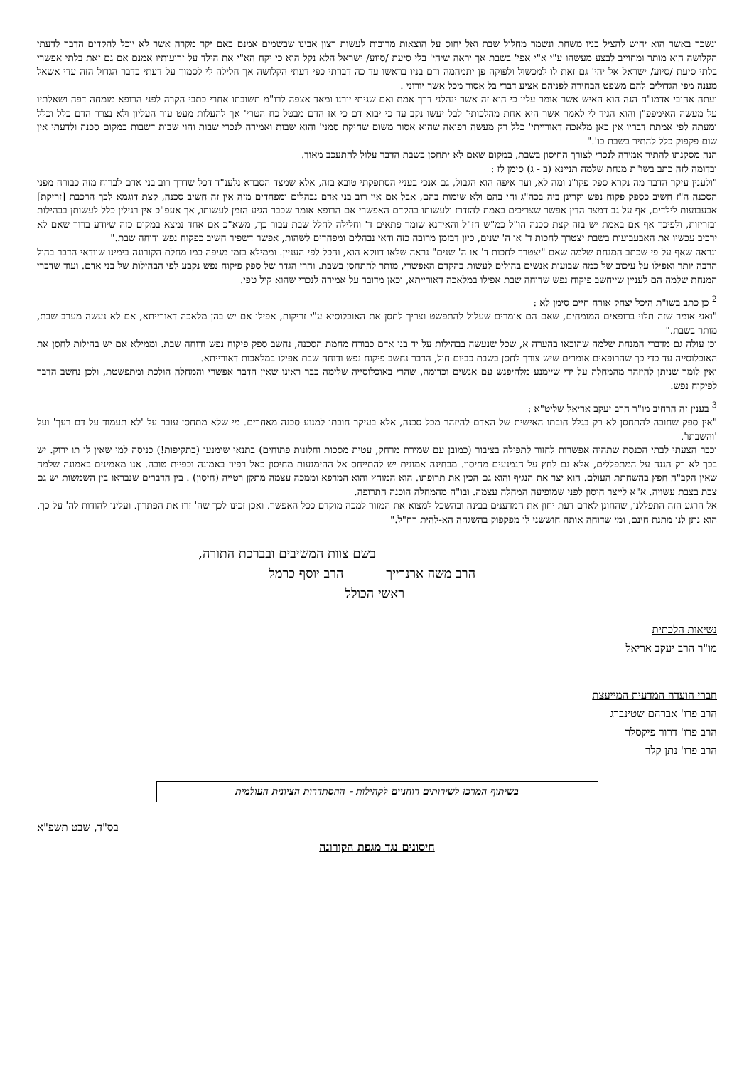ונשכר באשר הוא יחיש להציל בניו משחת ונשמר מחלול שבת ואל יחוס על הוצאות מרובות לעשות רצון אבינו שבשמים אמנם באם יקר מקרה אשר לא יוכל להקדים הדבר לדעתי הקלושה הוא מותר ומחוייב לבצע מעשהו ע"י א"י אפי' בשבת אך יראה שיהי' בלי סיעת /סיוע/ ישראל הלא נקל הוא כי יקח הא"י את הילד על זרועותיו אמנם אם גם זאת בלתי אפשרי בלתי סיעת /סיוע/ ישראל אל יהי' גם זאת לו למכשול ולפוקה פן יתמהמה ודם בניו בראשו עד כה דברתי כפי דעתי הקלושה אך חלילה לי לסמוך על דעתי בדבר הגדול הזה עדי אשאל מענה מפי הגדולים להם משפט הבחירה לפניהם אציע דברי בל אסור מכל אשר יורוני .
ועתה אהובי אדמו"ח הנה הוא האיש אשר אומר עליו כי הוא זה אשר ינהלני דרך אמת ואם שגיתי יורנו ומאד אצפה לרו"מ תשובתו אחרי כתבי הקרה לפני הרופא מומחה דפה ושאלתיו על מעשה האימפפ"ן והוא הגיד לי לאמר אשר היא אחת מהלכותי' לבל יעשו נקב עד כי יבוא דם כי אז הדם מבטל כח הטרי' אך להעלות מעט עור העליון ולא נצרר הדם כלל וכלל ומעתה לפי אמתת דבריו אין כאן מלאכה דאורייתי' כלל רק מעשה רפואה שהוא אסור משום שחיקת סמני' והוא שבות ואמירה לנכרי שבות והוי שבות דשבות במקום סכנה ולדעתי אין שום פקפוק כלל להתיר בשבת כו'."
הנה מסקנתו להתיר אמירה לנכרי לצורך החיסון בשבת, במקום שאם לא יתחסן בשבת הדבר עלול להתעכב מאוד.
ובדומה לזה כתב בשו"ת מנחת שלמה תניינא (ב - ג) סימן לז :
"ולענין עיקר הדבר מה נקרא ספק פקו"נ ומה לא, ועד איפה הוא הגבול, גם אנכי בעניי הסתפקתי טובא בזה, אלא שמצד הסברא נלענ"ד דכל שדרך רוב בני אדם לברוח מזה כבורח מפני הסכנה ה"ז חשיב כספק פקוח נפש וקרינן ביה בכה"ג וחי בהם ולא שימות בהם, אבל אם אין רוב בני אדם נבהלים ומפחדים מזה אין זה חשיב סכנה, קצת דוגמא לכך הרכבת [זריקת] אבעבועות לילדים, אף על גב דמצד הדין אפשר שצריכים באמת להזדרז ולעשותו בהקדם האפשרי אם הרופא אומר שכבר הגיע הזמן לעשותו, אך אעפ"כ אין רגילין כלל לעשותן בבהילות ובזריזות, ולפיכך אף אם באמת יש בזה קצת סכנה הו"ל כמ"ש חז"ל והאידנא שומר פתאים ד' וחלילה לחלל שבת עבור כך, משא"כ אם אחד נמצא במקום כזה שיודע ברור שאם לא ירכיב עכשיו את האבעבועות בשבת יצטרך לחכות ד' או ה' שנים, כיון דבזמן מרובה כזה ודאי נבהלים ומפחדים לשהות, אפשר דשפיר חשיב כפקוח נפש ודוחה שבת."
ונראה שאף על פי שכתב המנחת שלמה שאם "יצטרך לחכות ד' או ה' שנים" נראה שלאו דווקא הוא, והכל לפי העניין. וממילא בזמן מגיפה כמו מחלת הקורונה בימינו שוודאי הדבר בהול הרבה יותר ואפילו על עיכוב של כמה שבועות אנשים בהולים לעשות בהקדם האפשרי, מותר להתחסן בשבת. והרי הגדר של ספק פיקוח נפש נקבע לפי הבהילות של בני אדם. ועוד שדברי המנחת שלמה הם לעניין שייחשב פיקוח נפש שדוחה שבת אפילו במלאכה דאורייתא, וכאן מדובר על אמירה לנכרי שהוא קיל טפי.
<sup>2</sup> כן כתב בשו"ת היכל יצחק אורח חיים סימן לא :
"ואני אומר שזה תלוי ברופאים המומחים, שאם הם אומרים שעלול להתפשט וצריך לחסן את האוכלוסיא ע"י זריקות, אפילו אם יש בהן מלאכה דאורייתא, אם לא נעשה מערב שבת, מותר בשבת."
וכן עולה גם מדברי המנחת שלמה שהובאו בהערה א, שכל שנעשה בבהילות על יד בני אדם כבורח מחמת הסכנה, נחשב ספק פיקוח נפש ודוחה שבת. וממילא אם יש בהילות לחסן את האוכלוסייה עד כדי כך שהרופאים אומרים שיש צורך לחסן בשבת כביום חול, הדבר נחשב פיקוח נפש ודוחה שבת אפילו במלאכות דאורייתא.
ואין לומר שניתן להיזהר מהמחלה על ידי שיימנע מלהיפגש עם אנשים וכדומה, שהרי באוכלוסייה שלימה כבר ראינו שאין הדבר אפשרי והמחלה הולכת ומתפשטת, ולכן נחשב הדבר לפיקוח נפש.
<sup>3</sup> בענין זה הרחיב מו"ר הרב יעקב אריאל שליט"א :
"אין ספק שחובה להתחסן לא רק בגלל חובתו האישית של האדם להיזהר מכל סכנה, אלא בעיקר חובתו למנוע סכנה מאחרים. מי שלא מתחסן עובר על 'לא תעמוד על דם רעך' ועל 'והשבתו'.
וכבר הצעתי לבתי הכנסת שתהיה אפשרות לחזור לתפילה בציבור (כמובן עם שמירת מרחק, עטית מסכות וחלונות פתוחים) בתנאי שימנעו (בתקיפות!) כניסה למי שאין לו תו ירוק. יש בכך לא רק הגנה על המתפללים, אלא גם לחץ על הנמנעים מחיסון. מבחינה אמונית יש להתייחס אל ההימנעות מחיסון כאל רפיון באמונה וכפיית טובה. אנו מאמינים באמונה שלמה שאין הקב"ה חפץ בהשחתת העולם. הוא יצר את הנגיף והוא גם הכין את תרופתו. הוא המוחץ והוא המרפא וממכה עצמה מתקן רטייה (חיסון) . בין הדברים שנבראו בין השמשות יש גם צבת בצבת עשויה. א"א לייצר חיסון לפני שמופיעה המחלה עצמה. ובו"ה מהמחלה הוכנה התרופה.
אל הרגע הזה התפללנו, שהחונן לאדם דעת יחון את המדענים בבינה ובהשכל למצוא את המזור למכה מוקדם ככל האפשר. ואכן זכינו לכך שה' זרז את הפתרון. ועלינו להודות לה' על כך. הוא נתן לנו מתנת חינם, ומי שדוחה אותה חוששני לו מפקפוק בהשגחה הא-להית רח"ל."
בשם צוות המשיבים ובברכת התורה,
הרב משה ארנרייך הרב יוסף כרמל
ראשי הכולל
נשיאות הלכתית
מו"ר הרב יעקב אריאל
חברי הועדה המדעית המייעצת
הרב פרו' אברהם שטינברג
הרב פרו' דרור פיקסלר
הרב פרו' נתן קלר
בשיתוף המרכז לשירותים רוחניים לקהילות - ההסתדרות הציונית העולמית
בס"ד, שבט תשפ"א
חיסונים נגד מגפת הקורונה